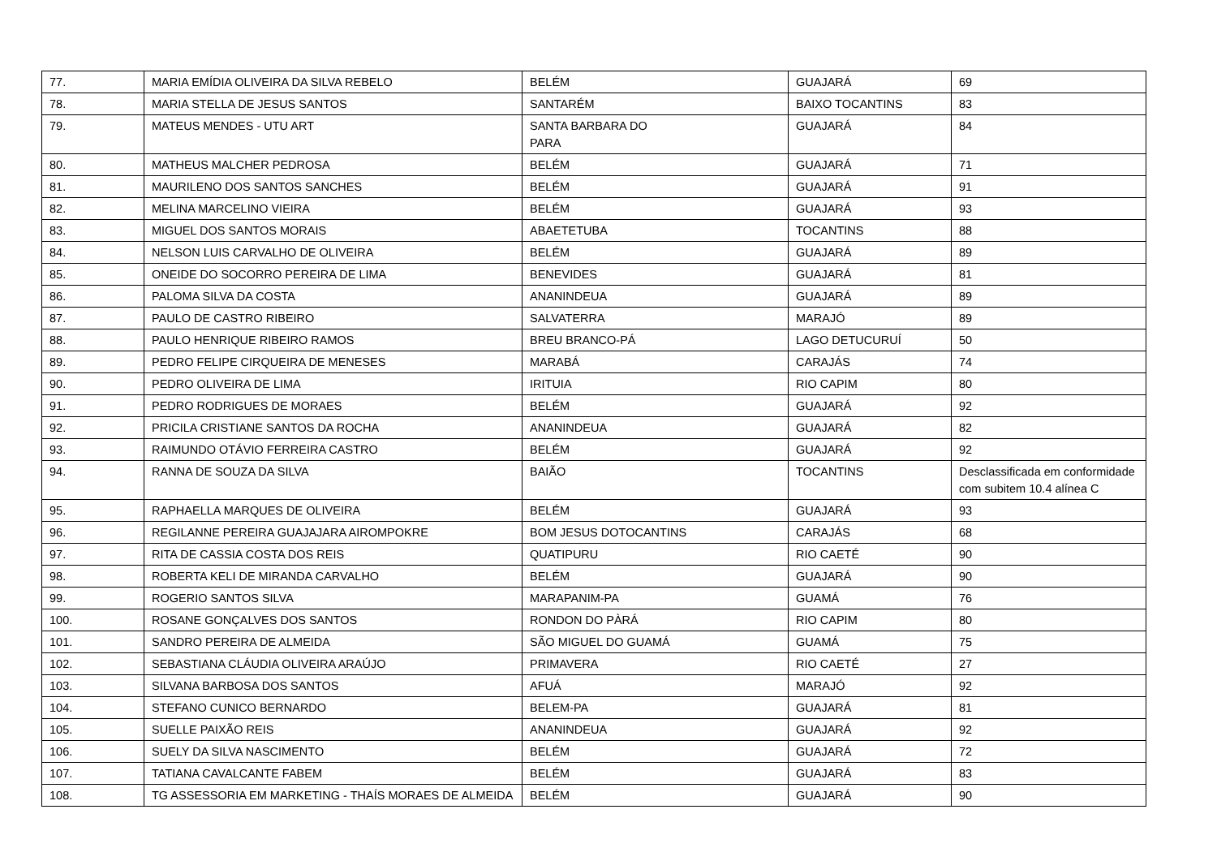| 77. | MARIA EMÍDIA OLIVEIRA DA SILVA REBELO | BELÉM | GUAJARÁ | 69 |
| 78. | MARIA STELLA DE JESUS SANTOS | SANTARÉM | BAIXO TOCANTINS | 83 |
| 79. | MATEUS MENDES - UTU ART | SANTA BARBARA DO PARA | GUAJARÁ | 84 |
| 80. | MATHEUS MALCHER PEDROSA | BELÉM | GUAJARÁ | 71 |
| 81. | MAURILENO DOS SANTOS SANCHES | BELÉM | GUAJARÁ | 91 |
| 82. | MELINA MARCELINO VIEIRA | BELÉM | GUAJARÁ | 93 |
| 83. | MIGUEL DOS SANTOS MORAIS | ABAETETUBA | TOCANTINS | 88 |
| 84. | NELSON LUIS CARVALHO DE OLIVEIRA | BELÉM | GUAJARÁ | 89 |
| 85. | ONEIDE DO SOCORRO PEREIRA DE LIMA | BENEVIDES | GUAJARÁ | 81 |
| 86. | PALOMA SILVA DA COSTA | ANANINDEUA | GUAJARÁ | 89 |
| 87. | PAULO DE CASTRO RIBEIRO | SALVATERRA | MARAJÓ | 89 |
| 88. | PAULO HENRIQUE RIBEIRO RAMOS | BREU BRANCO-PÁ | LAGO DETUCURUÍ | 50 |
| 89. | PEDRO FELIPE CIRQUEIRA DE MENESES | MARABÁ | CARAJÁS | 74 |
| 90. | PEDRO OLIVEIRA DE LIMA | IRITUIA | RIO CAPIM | 80 |
| 91. | PEDRO RODRIGUES DE MORAES | BELÉM | GUAJARÁ | 92 |
| 92. | PRICILA CRISTIANE SANTOS DA ROCHA | ANANINDEUA | GUAJARÁ | 82 |
| 93. | RAIMUNDO OTÁVIO FERREIRA CASTRO | BELÉM | GUAJARÁ | 92 |
| 94. | RANNA DE SOUZA DA SILVA | BAIÃO | TOCANTINS | Desclassificada em conformidade com subitem 10.4 alínea C |
| 95. | RAPHAELLA MARQUES DE OLIVEIRA | BELÉM | GUAJARÁ | 93 |
| 96. | REGILANNE PEREIRA GUAJAJARA AIROMPOKRE | BOM JESUS DOTOCANTINS | CARAJÁS | 68 |
| 97. | RITA DE CASSIA COSTA DOS REIS | QUATIPURU | RIO CAETÉ | 90 |
| 98. | ROBERTA KELI DE MIRANDA CARVALHO | BELÉM | GUAJARÁ | 90 |
| 99. | ROGERIO SANTOS SILVA | MARAPANIM-PA | GUAMÁ | 76 |
| 100. | ROSANE GONÇALVES DOS SANTOS | RONDON DO PÀRÁ | RIO CAPIM | 80 |
| 101. | SANDRO PEREIRA DE ALMEIDA | SÃO MIGUEL DO GUAMÁ | GUAMÁ | 75 |
| 102. | SEBASTIANA CLÁUDIA OLIVEIRA ARAÚJO | PRIMAVERA | RIO CAETÉ | 27 |
| 103. | SILVANA BARBOSA DOS SANTOS | AFUÁ | MARAJÓ | 92 |
| 104. | STEFANO CUNICO BERNARDO | BELEM-PA | GUAJARÁ | 81 |
| 105. | SUELLE PAIXÃO REIS | ANANINDEUA | GUAJARÁ | 92 |
| 106. | SUELY DA SILVA NASCIMENTO | BELÉM | GUAJARÁ | 72 |
| 107. | TATIANA CAVALCANTE FABEM | BELÉM | GUAJARÁ | 83 |
| 108. | TG ASSESSORIA EM MARKETING - THAÍS MORAES DE ALMEIDA | BELÉM | GUAJARÁ | 90 |